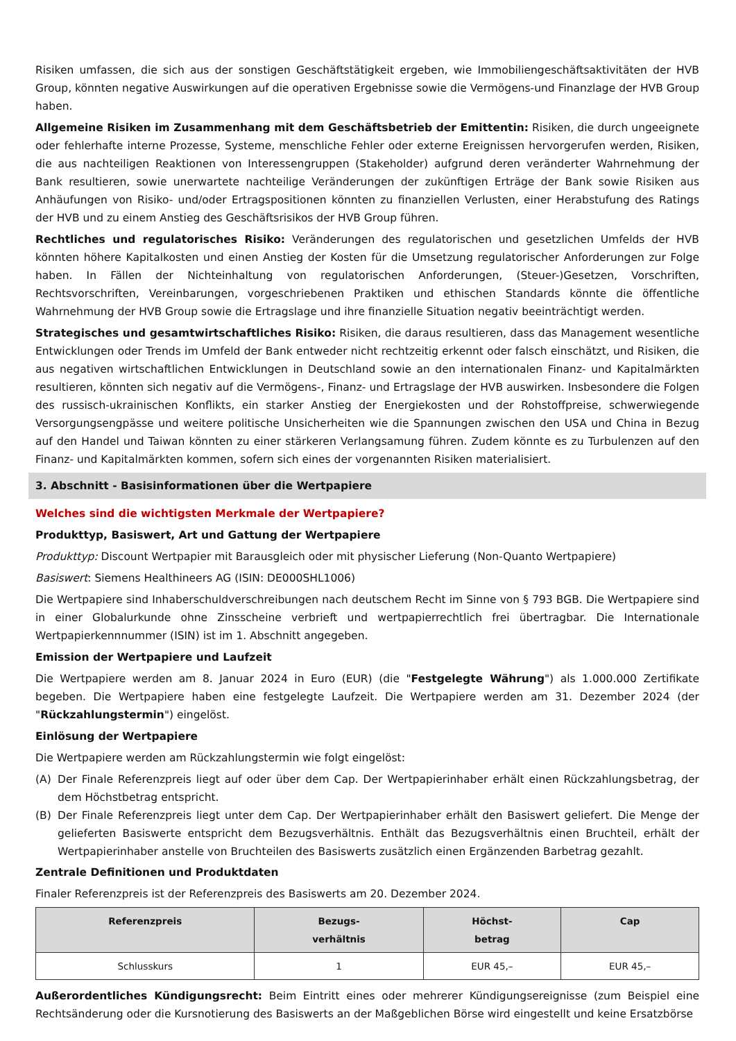Risiken umfassen, die sich aus der sonstigen Geschäftstätigkeit ergeben, wie Immobiliengeschäftsaktivitäten der HVB Group, könnten negative Auswirkungen auf die operativen Ergebnisse sowie die Vermögens-und Finanzlage der HVB Group haben.
Allgemeine Risiken im Zusammenhang mit dem Geschäftsbetrieb der Emittentin: Risiken, die durch ungeeignete oder fehlerhafte interne Prozesse, Systeme, menschliche Fehler oder externe Ereignissen hervorgerufen werden, Risiken, die aus nachteiligen Reaktionen von Interessengruppen (Stakeholder) aufgrund deren veränderter Wahrnehmung der Bank resultieren, sowie unerwartete nachteilige Veränderungen der zukünftigen Erträge der Bank sowie Risiken aus Anhäufungen von Risiko- und/oder Ertragspositionen könnten zu finanziellen Verlusten, einer Herabstufung des Ratings der HVB und zu einem Anstieg des Geschäftsrisikos der HVB Group führen.
Rechtliches und regulatorisches Risiko: Veränderungen des regulatorischen und gesetzlichen Umfelds der HVB könnten höhere Kapitalkosten und einen Anstieg der Kosten für die Umsetzung regulatorischer Anforderungen zur Folge haben. In Fällen der Nichteinhaltung von regulatorischen Anforderungen, (Steuer-)Gesetzen, Vorschriften, Rechtsvorschriften, Vereinbarungen, vorgeschriebenen Praktiken und ethischen Standards könnte die öffentliche Wahrnehmung der HVB Group sowie die Ertragslage und ihre finanzielle Situation negativ beeinträchtigt werden.
Strategisches und gesamtwirtschaftliches Risiko: Risiken, die daraus resultieren, dass das Management wesentliche Entwicklungen oder Trends im Umfeld der Bank entweder nicht rechtzeitig erkennt oder falsch einschätzt, und Risiken, die aus negativen wirtschaftlichen Entwicklungen in Deutschland sowie an den internationalen Finanz- und Kapitalmärkten resultieren, könnten sich negativ auf die Vermögens-, Finanz- und Ertragslage der HVB auswirken. Insbesondere die Folgen des russisch-ukrainischen Konflikts, ein starker Anstieg der Energiekosten und der Rohstoffpreise, schwerwiegende Versorgungsengpässe und weitere politische Unsicherheiten wie die Spannungen zwischen den USA und China in Bezug auf den Handel und Taiwan könnten zu einer stärkeren Verlangsamung führen. Zudem könnte es zu Turbulenzen auf den Finanz- und Kapitalmärkten kommen, sofern sich eines der vorgenannten Risiken materialisiert.
3. Abschnitt - Basisinformationen über die Wertpapiere
Welches sind die wichtigsten Merkmale der Wertpapiere?
Produkttyp, Basiswert, Art und Gattung der Wertpapiere
Produkttyp: Discount Wertpapier mit Barausgleich oder mit physischer Lieferung (Non-Quanto Wertpapiere)
Basiswert: Siemens Healthineers AG (ISIN: DE000SHL1006)
Die Wertpapiere sind Inhaberschuldverschreibungen nach deutschem Recht im Sinne von § 793 BGB. Die Wertpapiere sind in einer Globalurkunde ohne Zinsscheine verbrieft und wertpapierrechtlich frei übertragbar. Die Internationale Wertpapierkennnummer (ISIN) ist im 1. Abschnitt angegeben.
Emission der Wertpapiere und Laufzeit
Die Wertpapiere werden am 8. Januar 2024 in Euro (EUR) (die "Festgelegte Währung") als 1.000.000 Zertifikate begeben. Die Wertpapiere haben eine festgelegte Laufzeit. Die Wertpapiere werden am 31. Dezember 2024 (der "Rückzahlungstermin") eingelöst.
Einlösung der Wertpapiere
Die Wertpapiere werden am Rückzahlungstermin wie folgt eingelöst:
(A) Der Finale Referenzpreis liegt auf oder über dem Cap. Der Wertpapierinhaber erhält einen Rückzahlungsbetrag, der dem Höchstbetrag entspricht.
(B) Der Finale Referenzpreis liegt unter dem Cap. Der Wertpapierinhaber erhält den Basiswert geliefert. Die Menge der gelieferten Basiswerte entspricht dem Bezugsverhältnis. Enthält das Bezugsverhältnis einen Bruchteil, erhält der Wertpapierinhaber anstelle von Bruchteilen des Basiswerts zusätzlich einen Ergänzenden Barbetrag gezahlt.
Zentrale Definitionen und Produktdaten
Finaler Referenzpreis ist der Referenzpreis des Basiswerts am 20. Dezember 2024.
| Referenzpreis | Bezugs- verhältnis | Höchst- betrag | Cap |
| --- | --- | --- | --- |
| Schlusskurs | 1 | EUR 45,– | EUR 45,– |
Außerordentliches Kündigungsrecht: Beim Eintritt eines oder mehrerer Kündigungsereignisse (zum Beispiel eine Rechtsänderung oder die Kursnotierung des Basiswerts an der Maßgeblichen Börse wird eingestellt und keine Ersatzbörse